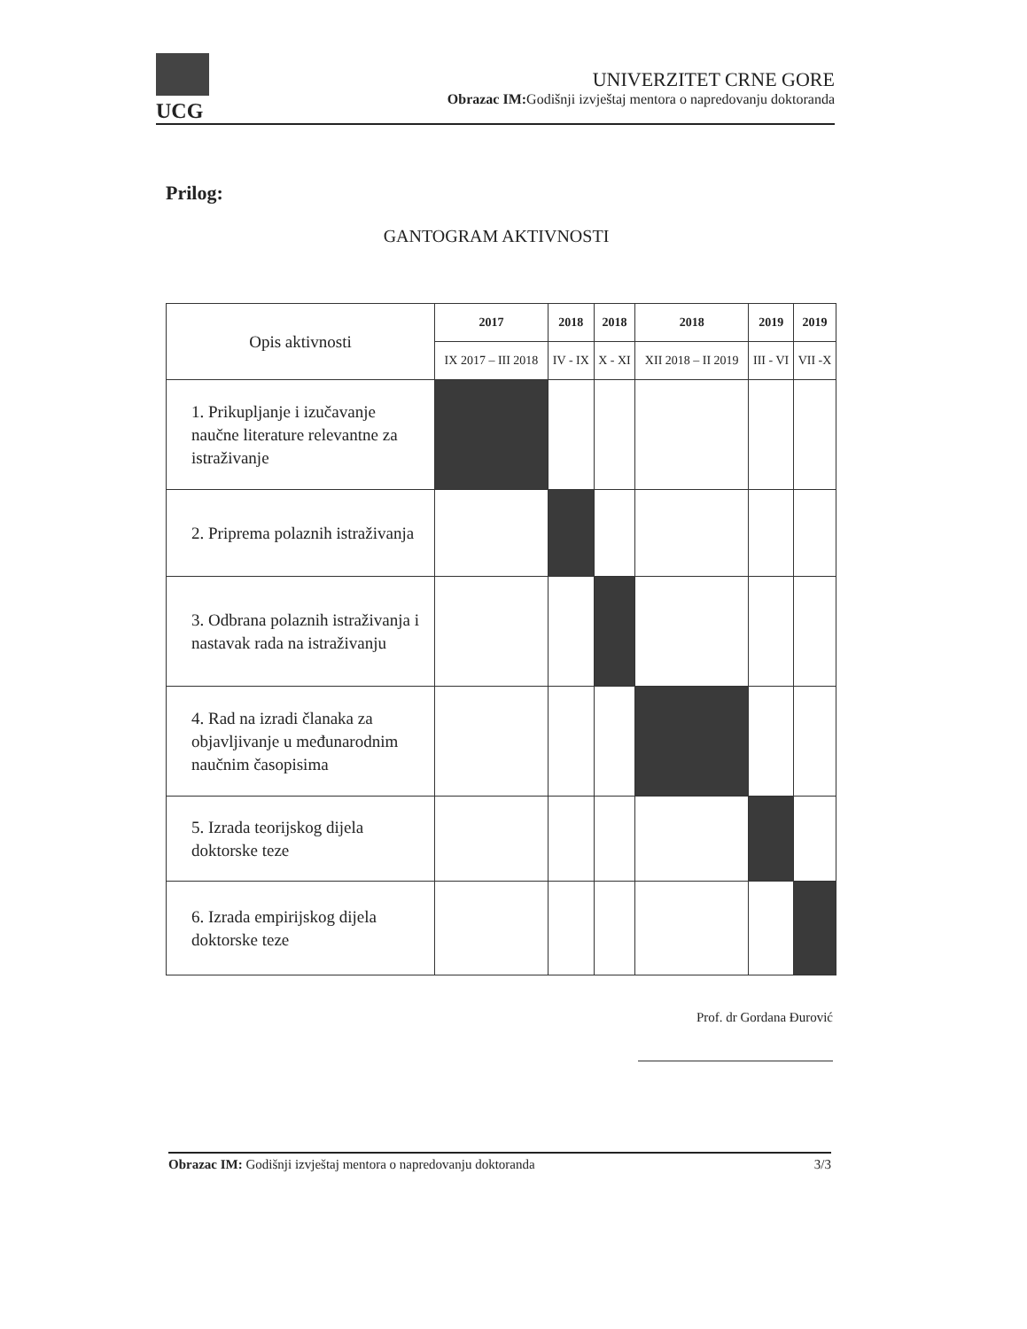UCG
UNIVERZITET CRNE GORE
Obrazac IM: Godišnji izvještaj mentora o napredovanju doktoranda
Prilog:
GANTOGRAM AKTIVNOSTI
| Opis aktivnosti | 2017 | 2018 | 2018 | 2018 | 2019 | 2019 |
| | IX 2017 – III 2018 | IV - IX | X - XI | XII 2018 – II 2019 | III - VI | VII -X |
| 1. Prikupljanje i izučavanje naučne literature relevantne za istraživanje | | | | | | |
| 2. Priprema polaznih istraživanja | | | | | | |
| 3. Odbrana polaznih istraživanja i nastavak rada na istraživanju | | | | | | |
| 4. Rad na izradi članaka za objavljivanje u međunarodnim naučnim časopisima | | | | | | |
| 5. Izrada teorijskog dijela doktorske teze | | | | | | |
| 6. Izrada empirijskog dijela doktorske teze | | | | | | |
Prof. dr Gordana Đurović
Obrazac IM: Godišnji izvještaj mentora o napredovanju doktoranda 3/3